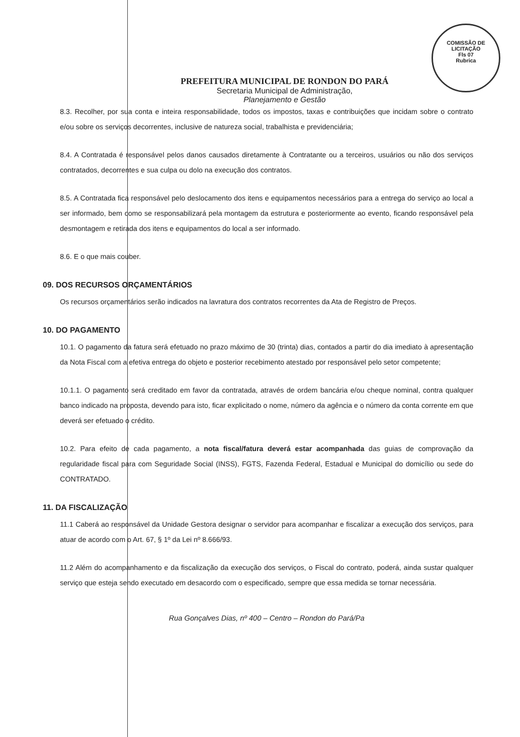COMISSÃO DE LICITAÇÃO
Fls 07
Rubrica
PREFEITURA MUNICIPAL DE RONDON DO PARÁ
Secretaria Municipal de Administração,
Planejamento e Gestão
8.3. Recolher, por sua conta e inteira responsabilidade, todos os impostos, taxas e contribuições que incidam sobre o contrato e/ou sobre os serviços decorrentes, inclusive de natureza social, trabalhista e previdenciária;
8.4. A Contratada é responsável pelos danos causados diretamente à Contratante ou a terceiros, usuários ou não dos serviços contratados, decorrentes e sua culpa ou dolo na execução dos contratos.
8.5. A Contratada fica responsável pelo deslocamento dos itens e equipamentos necessários para a entrega do serviço ao local a ser informado, bem como se responsabilizará pela montagem da estrutura e posteriormente ao evento, ficando responsável pela desmontagem e retirada dos itens e equipamentos do local a ser informado.
8.6. E o que mais couber.
09. DOS RECURSOS ORÇAMENTÁRIOS
Os recursos orçamentários serão indicados na lavratura dos contratos recorrentes da Ata de Registro de Preços.
10. DO PAGAMENTO
10.1. O pagamento da fatura será efetuado no prazo máximo de 30 (trinta) dias, contados a partir do dia imediato à apresentação da Nota Fiscal com a efetiva entrega do objeto e posterior recebimento atestado por responsável pelo setor competente;
10.1.1. O pagamento será creditado em favor da contratada, através de ordem bancária e/ou cheque nominal, contra qualquer banco indicado na proposta, devendo para isto, ficar explicitado o nome, número da agência e o número da conta corrente em que deverá ser efetuado o crédito.
10.2. Para efeito de cada pagamento, a nota fiscal/fatura deverá estar acompanhada das guias de comprovação da regularidade fiscal para com Seguridade Social (INSS), FGTS, Fazenda Federal, Estadual e Municipal do domicílio ou sede do CONTRATADO.
11. DA FISCALIZAÇÃO
11.1 Caberá ao responsável da Unidade Gestora designar o servidor para acompanhar e fiscalizar a execução dos serviços, para atuar de acordo com o Art. 67, § 1º da Lei nº 8.666/93.
11.2 Além do acompanhamento e da fiscalização da execução dos serviços, o Fiscal do contrato, poderá, ainda sustar qualquer serviço que esteja sendo executado em desacordo com o especificado, sempre que essa medida se tornar necessária.
Rua Gonçalves Dias, nº 400 – Centro – Rondon do Pará/Pa